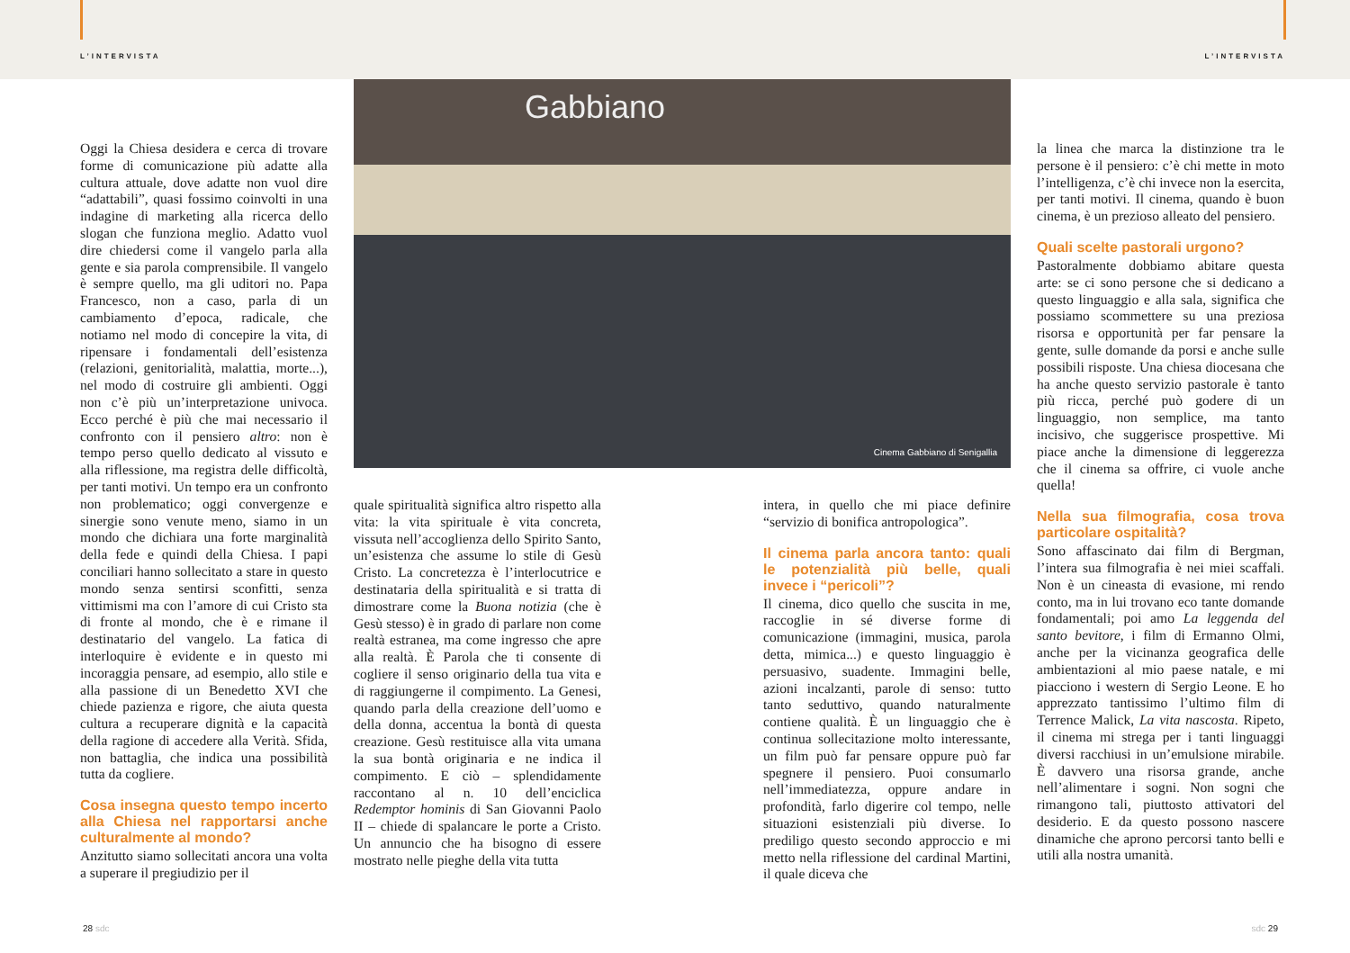L’INTERVISTA L’INTERVISTA
Gabbiano
Cinema Gabbiano di Senigallia
Oggi la Chiesa desidera e cerca di trovare forme di comunicazione più adatte alla cultura attuale, dove adatte non vuol dire “adattabili”, quasi fossimo coinvolti in una indagine di marketing alla ricerca dello slogan che funziona meglio. Adatto vuol dire chiedersi come il vangelo parla alla gente e sia parola comprensibile. Il vangelo è sempre quello, ma gli uditori no. Papa Francesco, non a caso, parla di un cambiamento d’epoca, radicale, che notiamo nel modo di concepire la vita, di ripensare i fondamentali dell’esistenza (relazioni, genitorialità, malattia, morte...), nel modo di costruire gli ambienti. Oggi non c’è più un’interpretazione univoca. Ecco perché è più che mai necessario il confronto con il pensiero altro: non è tempo perso quello dedicato al vissuto e alla riflessione, ma registra delle difficoltà, per tanti motivi. Un tempo era un confronto non problematico; oggi convergenze e sinergie sono venute meno, siamo in un mondo che dichiara una forte marginalità della fede e quindi della Chiesa. I papi conciliari hanno sollecitato a stare in questo mondo senza sentirsi sconfitti, senza vittimismi ma con l’amore di cui Cristo sta di fronte al mondo, che è e rimane il destinatario del vangelo. La fatica di interloquire è evidente e in questo mi incoraggia pensare, ad esempio, allo stile e alla passione di un Benedetto XVI che chiede pazienza e rigore, che aiuta questa cultura a recuperare dignità e la capacità della ragione di accedere alla Verità. Sfida, non battaglia, che indica una possibilità tutta da cogliere.
Cosa insegna questo tempo incerto alla Chiesa nel rapportarsi anche culturalmente al mondo?
Anzitutto siamo sollecitati ancora una volta a superare il pregiudizio per il
quale spiritualità significa altro rispetto alla vita: la vita spirituale è vita concreta, vissuta nell’accoglienza dello Spirito Santo, un’esistenza che assume lo stile di Gesù Cristo. La concretezza è l’interlocutrice e destinataria della spiritualità e si tratta di dimostrare come la Buona notizia (che è Gesù stesso) è in grado di parlare non come realtà estranea, ma come ingresso che apre alla realtà. È Parola che ti consente di cogliere il senso originario della tua vita e di raggiungerne il compimento. La Genesi, quando parla della creazione dell’uomo e della donna, accentua la bontà di questa creazione. Gesù restituisce alla vita umana la sua bontà originaria e ne indica il compimento. E ciò – splendidamente raccontano al n. 10 dell’enciclica Redemptor hominis di San Giovanni Paolo II – chiede di spalancare le porte a Cristo. Un annuncio che ha bisogno di essere mostrato nelle pieghe della vita tutta
intera, in quello che mi piace definire “servizio di bonifica antropologica”.
Il cinema parla ancora tanto: quali le potenzialità più belle, quali invece i “pericoli”?
Il cinema, dico quello che suscita in me, raccoglie in sé diverse forme di comunicazione (immagini, musica, parola detta, mimica...) e questo linguaggio è persuasivo, suadente. Immagini belle, azioni incalzanti, parole di senso: tutto tanto seduttivo, quando naturalmente contiene qualità. È un linguaggio che è continua sollecitazione molto interessante, un film può far pensare oppure può far spegnere il pensiero. Puoi consumarlo nell’immediatezza, oppure andare in profondità, farlo digerire col tempo, nelle situazioni esistenziali più diverse. Io prediligo questo secondo approccio e mi metto nella riflessione del cardinal Martini, il quale diceva che
la linea che marca la distinzione tra le persone è il pensiero: c’è chi mette in moto l’intelligenza, c’è chi invece non la esercita, per tanti motivi. Il cinema, quando è buon cinema, è un prezioso alleato del pensiero.
Quali scelte pastorali urgono?
Pastoralmente dobbiamo abitare questa arte: se ci sono persone che si dedicano a questo linguaggio e alla sala, significa che possiamo scommettere su una preziosa risorsa e opportunità per far pensare la gente, sulle domande da porsi e anche sulle possibili risposte. Una chiesa diocesana che ha anche questo servizio pastorale è tanto più ricca, perché può godere di un linguaggio, non semplice, ma tanto incisivo, che suggerisce prospettive. Mi piace anche la dimensione di leggerezza che il cinema sa offrire, ci vuole anche quella!
Nella sua filmografia, cosa trova particolare ospitalità?
Sono affascinato dai film di Bergman, l’intera sua filmografia è nei miei scaffali. Non è un cineasta di evasione, mi rendo conto, ma in lui trovano eco tante domande fondamentali; poi amo La leggenda del santo bevitore, i film di Ermanno Olmi, anche per la vicinanza geografica delle ambientazioni al mio paese natale, e mi piacciono i western di Sergio Leone. E ho apprezzato tantissimo l’ultimo film di Terrence Malick, La vita nascosta. Ripeto, il cinema mi strega per i tanti linguaggi diversi racchiusi in un’emulsione mirabile. È davvero una risorsa grande, anche nell’alimentare i sogni. Non sogni che rimangono tali, piuttosto attivatori del desiderio. E da questo possono nascere dinamiche che aprono percorsi tanto belli e utili alla nostra umanità.
28 sdc sdc 29